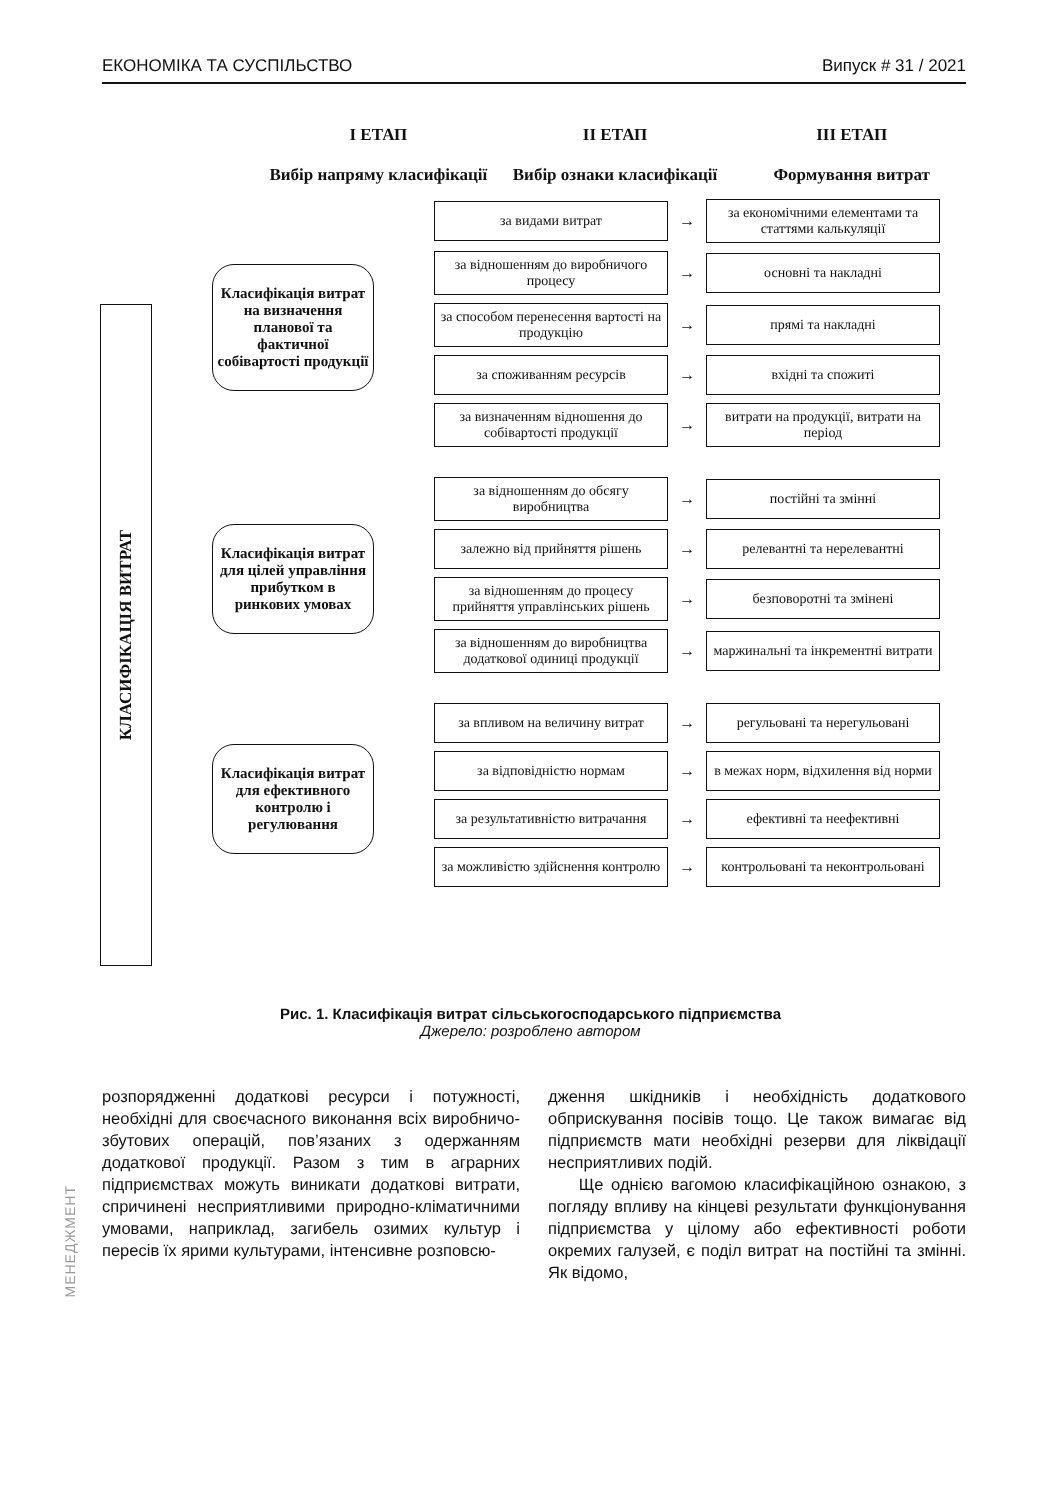ЕКОНОМІКА ТА СУСПІЛЬСТВО Випуск # 31 / 2021
І ЕТАП
Вибір напряму класифікації
ІІ ЕТАП
Вибір ознаки класифікації
ІІІ ЕТАП
Формування витрат
КЛАСИФІКАЦІЯ ВИТРАТ
Класифікація витрат на визначення планової та фактичної собівартості продукції
за видами витрат
→
за економічними елементами та статтями калькуляції
за відношенням до виробничого процесу
→
основні та накладні
за способом перенесення вартості на продукцію
→
прямі та накладні
за споживанням ресурсів
→
вхідні та спожиті
за визначенням відношення до собівартості продукції
→
витрати на продукції, витрати на період
Класифікація витрат для цілей управління прибутком в ринкових умовах
за відношенням до обсягу виробництва
→
постійні та змінні
залежно від прийняття рішень
→
релевантні та нерелевантні
за відношенням до процесу прийняття управлінських рішень
→
безповоротні та змінені
за відношенням до виробництва додаткової одиниці продукції
→
маржинальні та інкрементні витрати
Класифікація витрат для ефективного контролю і регулювання
за впливом на величину витрат
→
регульовані та нерегульовані
за відповідністю нормам
→
в межах норм, відхилення від норми
за результативністю витрачання
→
ефективні та неефективні
за можливістю здійснення контролю
→
контрольовані та неконтрольовані
Рис. 1. Класифікація витрат сільськогосподарського підприємства
Джерело: розроблено автором
МЕНЕДЖМЕНТ
розпорядженні додаткові ресурси і потужності, необхідні для своєчасного виконання всіх виробничо-збутових операцій, пов’язаних з одержанням додаткової продукції. Разом з тим в аграрних підприємствах можуть виникати додаткові витрати, спричинені несприятливими природно-кліматичними умовами, наприклад, загибель озимих культур і пересів їх ярими культурами, інтенсивне розповсю-
дження шкідників і необхідність додаткового обприскування посівів тощо. Це також вимагає від підприємств мати необхідні резерви для ліквідації несприятливих подій.
Ще однією вагомою класифікаційною ознакою, з погляду впливу на кінцеві результати функціонування підприємства у цілому або ефективності роботи окремих галузей, є поділ витрат на постійні та змінні. Як відомо,